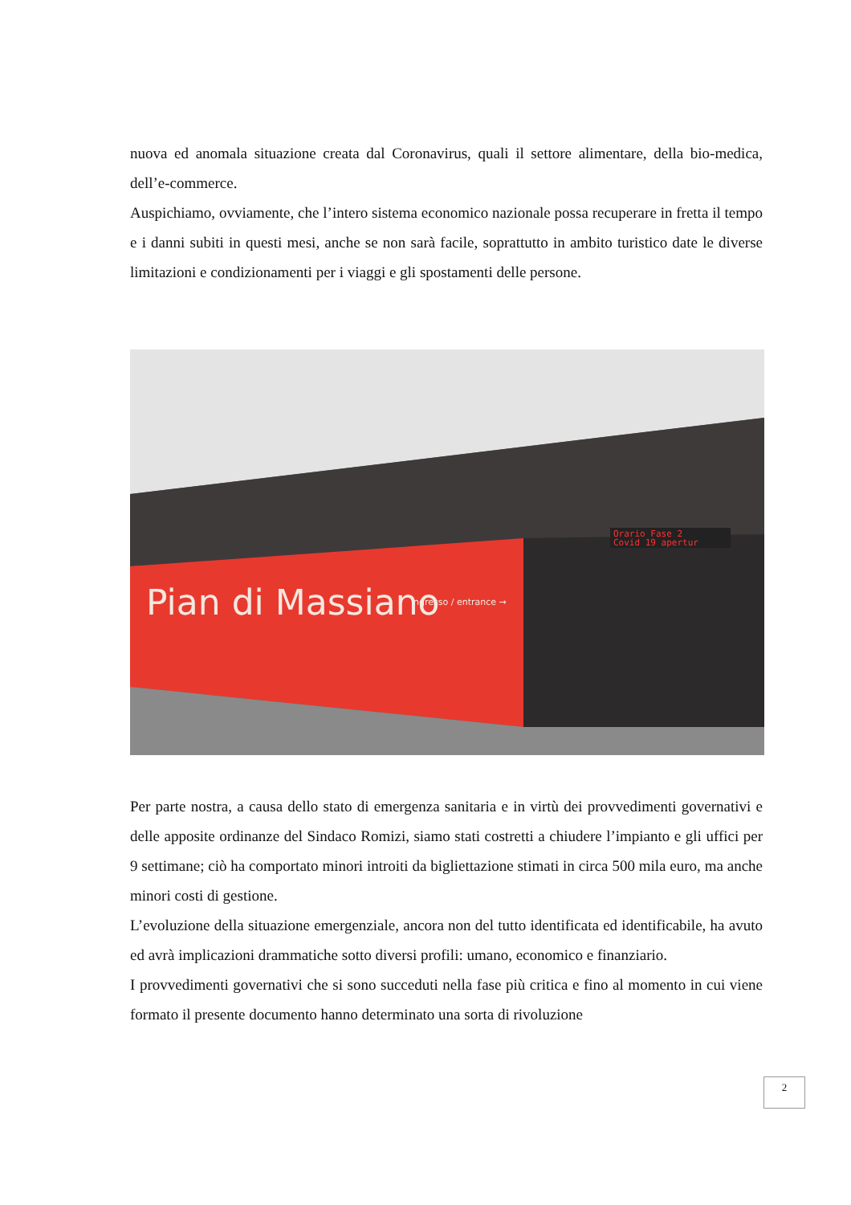nuova ed anomala situazione creata dal Coronavirus, quali il settore alimentare, della bio-medica, dell’e-commerce.
Auspichiamo, ovviamente, che l’intero sistema economico nazionale possa recuperare in fretta il tempo e i danni subiti in questi mesi, anche se non sarà facile, soprattutto in ambito turistico date le diverse limitazioni e condizionamenti per i viaggi e gli spostamenti delle persone.
Orario Fase 2
Covid 19 apertur
Pian di Massiano
ingresso / entrance →
Per parte nostra, a causa dello stato di emergenza sanitaria e in virtù dei provvedimenti governativi e delle apposite ordinanze del Sindaco Romizi, siamo stati costretti a chiudere l’impianto e gli uffici per 9 settimane; ciò ha comportato minori introiti da bigliettazione stimati in circa 500 mila euro, ma anche minori costi di gestione.
L’evoluzione della situazione emergenziale, ancora non del tutto identificata ed identificabile, ha avuto ed avrà implicazioni drammatiche sotto diversi profili: umano, economico e finanziario.
I provvedimenti governativi che si sono succeduti nella fase più critica e fino al momento in cui viene formato il presente documento hanno determinato una sorta di rivoluzione
2